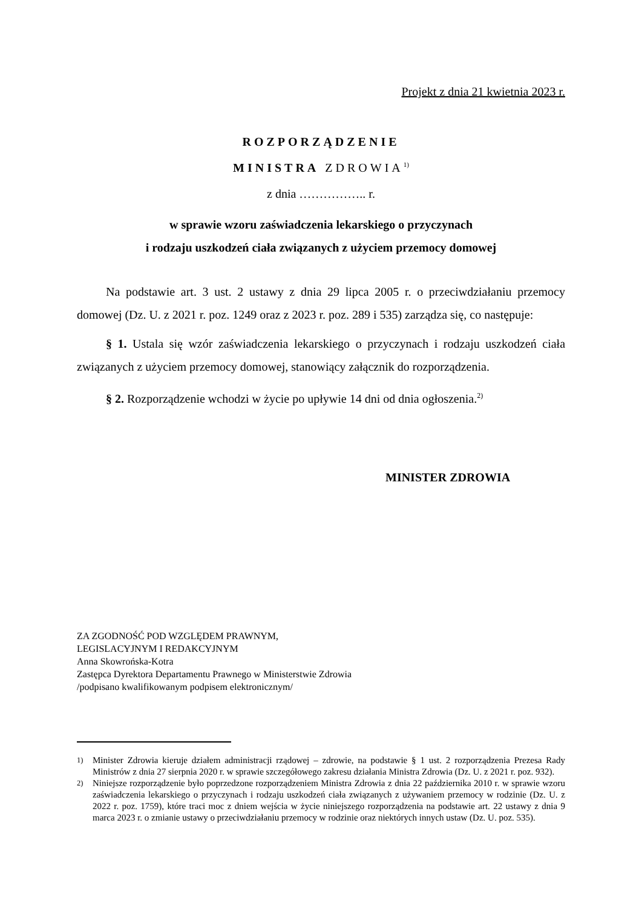Projekt z dnia 21 kwietnia 2023 r.
ROZPORZĄDZENIE
MINISTRA ZDROWIA<sup>1)</sup>
z dnia …………….. r.
w sprawie wzoru zaświadczenia lekarskiego o przyczynach
i rodzaju uszkodzeń ciała związanych z użyciem przemocy domowej
Na podstawie art. 3 ust. 2 ustawy z dnia 29 lipca 2005 r. o przeciwdziałaniu przemocy domowej (Dz. U. z 2021 r. poz. 1249 oraz z 2023 r. poz. 289 i 535) zarządza się, co następuje:
§ 1. Ustala się wzór zaświadczenia lekarskiego o przyczynach i rodzaju uszkodzeń ciała związanych z użyciem przemocy domowej, stanowiący załącznik do rozporządzenia.
§ 2. Rozporządzenie wchodzi w życie po upływie 14 dni od dnia ogłoszenia.<sup>2)</sup>
MINISTER ZDROWIA
ZA ZGODNOŚĆ POD WZGLĘDEM PRAWNYM,
LEGISLACYJNYM I REDAKCYJNYM
Anna Skowrońska-Kotra
Zastępca Dyrektora Departamentu Prawnego w Ministerstwie Zdrowia
/podpisano kwalifikowanym podpisem elektronicznym/
<sup>1)</sup> Minister Zdrowia kieruje działem administracji rządowej – zdrowie, na podstawie § 1 ust. 2 rozporządzenia Prezesa Rady Ministrów z dnia 27 sierpnia 2020 r. w sprawie szczegółowego zakresu działania Ministra Zdrowia (Dz. U. z 2021 r. poz. 932).
<sup>2)</sup> Niniejsze rozporządzenie było poprzedzone rozporządzeniem Ministra Zdrowia z dnia 22 października 2010 r. w sprawie wzoru zaświadczenia lekarskiego o przyczynach i rodzaju uszkodzeń ciała związanych z używaniem przemocy w rodzinie (Dz. U. z 2022 r. poz. 1759), które traci moc z dniem wejścia w życie niniejszego rozporządzenia na podstawie art. 22 ustawy z dnia 9 marca 2023 r. o zmianie ustawy o przeciwdziałaniu przemocy w rodzinie oraz niektórych innych ustaw (Dz. U. poz. 535).